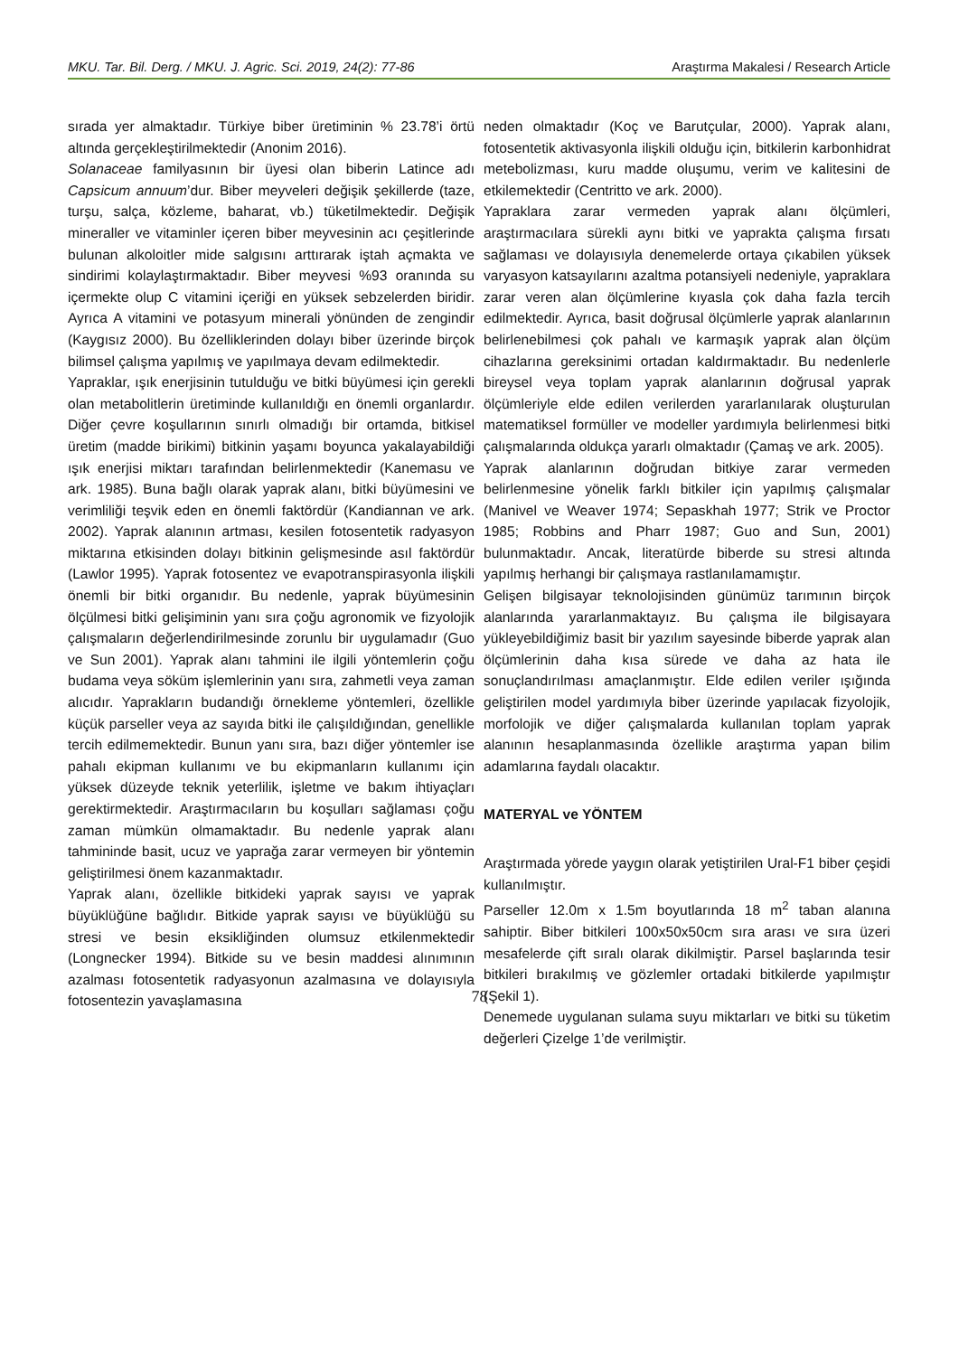MKU. Tar. Bil. Derg. / MKU. J. Agric. Sci. 2019, 24(2): 77-86 Araştırma Makalesi / Research Article
sırada yer almaktadır. Türkiye biber üretiminin % 23.78’i örtü altında gerçekleştirilmektedir (Anonim 2016).
Solanaceae familyasının bir üyesi olan biberin Latince adı Capsicum annuum’dur. Biber meyveleri değişik şekillerde (taze, turşu, salça, közleme, baharat, vb.) tüketilmektedir. Değişik mineraller ve vitaminler içeren biber meyvesinin acı çeşitlerinde bulunan alkoloitler mide salgısını arttırarak iştah açmakta ve sindirimi kolaylaştırmaktadır. Biber meyvesi %93 oranında su içermekte olup C vitamini içeriği en yüksek sebzelerden biridir. Ayrıca A vitamini ve potasyum minerali yönünden de zengindir (Kaygısız 2000). Bu özelliklerinden dolayı biber üzerinde birçok bilimsel çalışma yapılmış ve yapılmaya devam edilmektedir.
Yapraklar, ışık enerjisinin tutulduğu ve bitki büyümesi için gerekli olan metabolitlerin üretiminde kullanıldığı en önemli organlardır. Diğer çevre koşullarının sınırlı olmadığı bir ortamda, bitkisel üretim (madde birikimi) bitkinin yaşamı boyunca yakalayabildiği ışık enerjisi miktarı tarafından belirlenmektedir (Kanemasu ve ark. 1985). Buna bağlı olarak yaprak alanı, bitki büyümesini ve verimliliği teşvik eden en önemli faktördür (Kandiannan ve ark. 2002). Yaprak alanının artması, kesilen fotosentetik radyasyon miktarına etkisinden dolayı bitkinin gelişmesinde asıl faktördür (Lawlor 1995). Yaprak fotosentez ve evapotranspirasyonla ilişkili önemli bir bitki organıdır. Bu nedenle, yaprak büyümesinin ölçülmesi bitki gelişiminin yanı sıra çoğu agronomik ve fizyolojik çalışmaların değerlendirilmesinde zorunlu bir uygulamadır (Guo ve Sun 2001). Yaprak alanı tahmini ile ilgili yöntemlerin çoğu budama veya söküm işlemlerinin yanı sıra, zahmetli veya zaman alıcıdır. Yaprakların budandığı örnekleme yöntemleri, özellikle küçük parseller veya az sayıda bitki ile çalışıldığından, genellikle tercih edilmemektedir. Bunun yanı sıra, bazı diğer yöntemler ise pahalı ekipman kullanımı ve bu ekipmanların kullanımı için yüksek düzeyde teknik yeterlilik, işletme ve bakım ihtiyaçları gerektirmektedir. Araştırmacıların bu koşulları sağlaması çoğu zaman mümkün olmamaktadır. Bu nedenle yaprak alanı tahmininde basit, ucuz ve yaprağa zarar vermeyen bir yöntemin geliştirilmesi önem kazanmaktadır.
Yaprak alanı, özellikle bitkideki yaprak sayısı ve yaprak büyüklüğüne bağlıdır. Bitkide yaprak sayısı ve büyüklüğü su stresi ve besin eksikliğinden olumsuz etkilenmektedir (Longnecker 1994). Bitkide su ve besin maddesi alınımının azalması fotosentetik radyasyonun azalmasına ve dolayısıyla fotosentezin yavaşlamasına
neden olmaktadır (Koç ve Barutçular, 2000). Yaprak alanı, fotosentetik aktivasyonla ilişkili olduğu için, bitkilerin karbonhidrat metebolizması, kuru madde oluşumu, verim ve kalitesini de etkilemektedir (Centritto ve ark. 2000).
Yapraklara zarar vermeden yaprak alanı ölçümleri, araştırmacılara sürekli aynı bitki ve yaprakta çalışma fırsatı sağlaması ve dolayısıyla denemelerde ortaya çıkabilen yüksek varyasyon katsayılarını azaltma potansiyeli nedeniyle, yapraklara zarar veren alan ölçümlerine kıyasla çok daha fazla tercih edilmektedir. Ayrıca, basit doğrusal ölçümlerle yaprak alanlarının belirlenebilmesi çok pahalı ve karmaşık yaprak alan ölçüm cihazlarına gereksinimi ortadan kaldırmaktadır. Bu nedenlerle bireysel veya toplam yaprak alanlarının doğrusal yaprak ölçümleriyle elde edilen verilerden yararlanılarak oluşturulan matematiksel formüller ve modeller yardımıyla belirlenmesi bitki çalışmalarında oldukça yararlı olmaktadır (Çamaş ve ark. 2005).
Yaprak alanlarının doğrudan bitkiye zarar vermeden belirlenmesine yönelik farklı bitkiler için yapılmış çalışmalar (Manivel ve Weaver 1974; Sepaskhah 1977; Strik ve Proctor 1985; Robbins and Pharr 1987; Guo and Sun, 2001) bulunmaktadır. Ancak, literatürde biberde su stresi altında yapılmış herhangi bir çalışmaya rastlanılamamıştır.
Gelişen bilgisayar teknolojisinden günümüz tarımının birçok alanlarında yararlanmaktayız. Bu çalışma ile bilgisayara yükleyebildiğimiz basit bir yazılım sayesinde biberde yaprak alan ölçümlerinin daha kısa sürede ve daha az hata ile sonuçlandırılması amaçlanmıştır. Elde edilen veriler ışığında geliştirilen model yardımıyla biber üzerinde yapılacak fizyolojik, morfolojik ve diğer çalışmalarda kullanılan toplam yaprak alanının hesaplanmasında özellikle araştırma yapan bilim adamlarına faydalı olacaktır.
MATERYAL ve YÖNTEM
Araştırmada yörede yaygın olarak yetiştirilen Ural-F1 biber çeşidi kullanılmıştır.
Parseller 12.0m x 1.5m boyutlarında 18 m<sup>2</sup> taban alanına sahiptir. Biber bitkileri 100x50x50cm sıra arası ve sıra üzeri mesafelerde çift sıralı olarak dikilmiştir. Parsel başlarında tesir bitkileri bırakılmış ve gözlemler ortadaki bitkilerde yapılmıştır (Şekil 1).
Denemede uygulanan sulama suyu miktarları ve bitki su tüketim değerleri Çizelge 1’de verilmiştir.
78